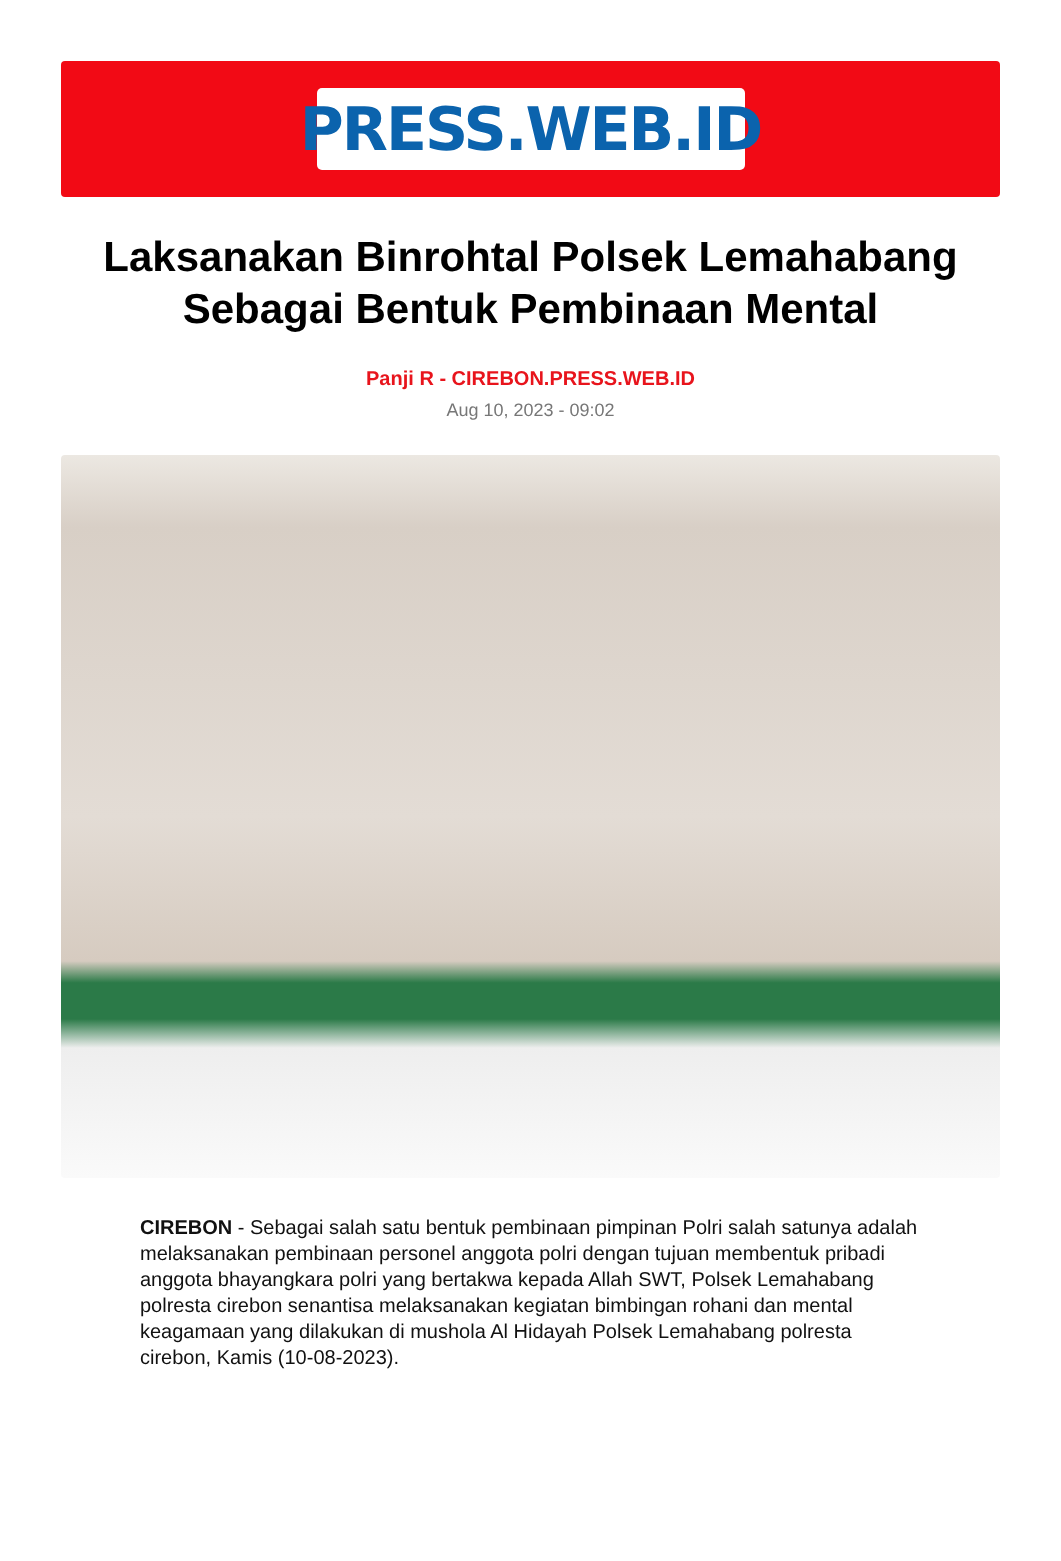PRESS.WEB.ID
Laksanakan Binrohtal Polsek Lemahabang Sebagai Bentuk Pembinaan Mental
Panji R - CIREBON.PRESS.WEB.ID
Aug 10, 2023 - 09:02
CIREBON - Sebagai salah satu bentuk pembinaan pimpinan Polri salah satunya adalah melaksanakan pembinaan personel anggota polri dengan tujuan membentuk pribadi anggota bhayangkara polri yang bertakwa kepada Allah SWT, Polsek Lemahabang polresta cirebon senantisa melaksanakan kegiatan bimbingan rohani dan mental keagamaan yang dilakukan di mushola Al Hidayah Polsek Lemahabang polresta cirebon, Kamis (10-08-2023).